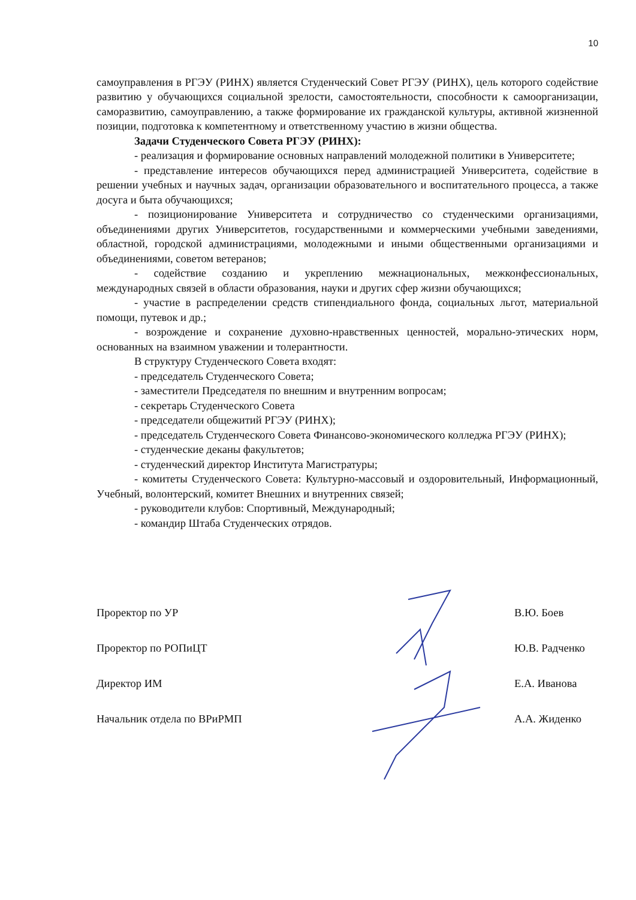10
самоуправления в РГЭУ (РИНХ) является Студенческий Совет РГЭУ (РИНХ), цель которого содействие развитию у обучающихся социальной зрелости, самостоятельности, способности к самоорганизации, саморазвитию, самоуправлению, а также формирование их гражданской культуры, активной жизненной позиции, подготовка к компетентному и ответственному участию в жизни общества.
Задачи Студенческого Совета РГЭУ (РИНХ):
- реализация и формирование основных направлений молодежной политики в Университете;
- представление интересов обучающихся перед администрацией Университета, содействие в решении учебных и научных задач, организации образовательного и воспитательного процесса, а также досуга и быта обучающихся;
- позиционирование Университета и сотрудничество со студенческими организациями, объединениями других Университетов, государственными и коммерческими учебными заведениями, областной, городской администрациями, молодежными и иными общественными организациями и объединениями, советом ветеранов;
- содействие созданию и укреплению межнациональных, межконфессиональных, международных связей в области образования, науки и других сфер жизни обучающихся;
- участие в распределении средств стипендиального фонда, социальных льгот, материальной помощи, путевок и др.;
- возрождение и сохранение духовно-нравственных ценностей, морально-этических норм, основанных на взаимном уважении и толерантности.
В структуру Студенческого Совета входят:
- председатель Студенческого Совета;
- заместители Председателя по внешним и внутренним вопросам;
- секретарь Студенческого Совета
- председатели общежитий РГЭУ (РИНХ);
- председатель Студенческого Совета Финансово-экономического колледжа РГЭУ (РИНХ);
- студенческие деканы факультетов;
- студенческий директор Института Магистратуры;
- комитеты Студенческого Совета: Культурно-массовый и оздоровительный, Информационный, Учебный, волонтерский, комитет Внешних и внутренних связей;
- руководители клубов: Спортивный, Международный;
- командир Штаба Студенческих отрядов.
Проректор по УР В.Ю. Боев
Проректор по РОПиЦТ Ю.В. Радченко
Директор ИМ Е.А. Иванова
Начальник отдела по ВРиРМП А.А. Жиденко